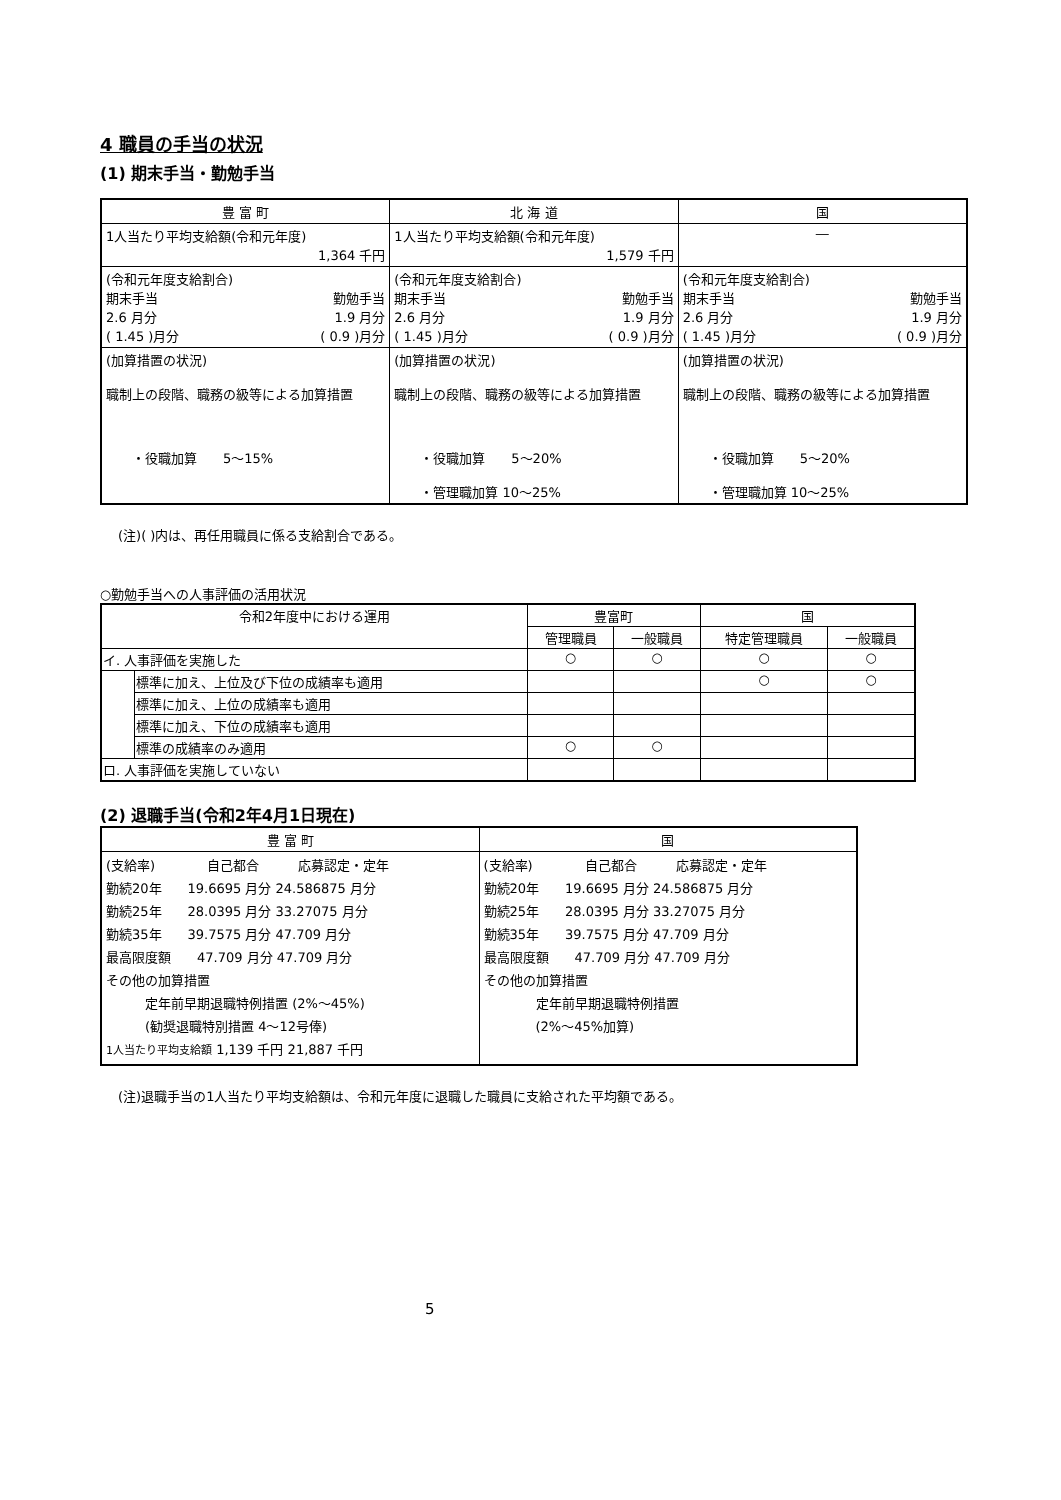4 職員の手当の状況
(1) 期末手当・勤勉手当
| 豊 富 町 | 北 海 道 | 国 |
| --- | --- | --- |
| 1人当たり平均支給額(令和元年度) 1,364 千円 | 1人当たり平均支給額(令和元年度) 1,579 千円 | ― |
| (令和元年度支給割合) 期末手当 勤勉手当 2.6 月分 1.9 月分 ( 1.45 )月分 ( 0.9 )月分 | (令和元年度支給割合) 期末手当 勤勉手当 2.6 月分 1.9 月分 ( 1.45 )月分 ( 0.9 )月分 | (令和元年度支給割合) 期末手当 勤勉手当 2.6 月分 1.9 月分 ( 1.45 )月分 ( 0.9 )月分 |
| (加算措置の状況) 職制上の段階、職務の級等による加算措置 ・役職加算 5～15% | (加算措置の状況) 職制上の段階、職務の級等による加算措置 ・役職加算 5～20% ・管理職加算 10～25% | (加算措置の状況) 職制上の段階、職務の級等による加算措置 ・役職加算 5～20% ・管理職加算 10～25% |
(注)( )内は、再任用職員に係る支給割合である。
○勤勉手当への人事評価の活用状況
| 令和2年度中における運用 | | 豊富町 | | 国 | |
| --- | --- | --- | --- | --- | --- |
| | | 管理職員 | 一般職員 | 特定管理職員 | 一般職員 |
| イ. 人事評価を実施した | | ○ | ○ | ○ | ○ |
| | 標準に加え、上位及び下位の成績率も適用 | | | ○ | ○ |
| | 標準に加え、上位の成績率も適用 | | | | |
| | 標準に加え、下位の成績率も適用 | | | | |
| | 標準の成績率のみ適用 | ○ | ○ | | |
| ロ. 人事評価を実施していない | | | | | |
(2) 退職手当(令和2年4月1日現在)
| 豊 富 町 | 国 |
| --- | --- |
| (支給率) 自己都合 応募認定・定年 勤続20年 19.6695 月分 24.586875 月分 勤続25年 28.0395 月分 33.27075 月分 勤続35年 39.7575 月分 47.709 月分 最高限度額 47.709 月分 47.709 月分 その他の加算措置 定年前早期退職特例措置 (2%～45%) (勧奨退職特別措置 4～12号俸) 1人当たり平均支給額 1,139 千円 21,887 千円 | (支給率) 自己都合 応募認定・定年 勤続20年 19.6695 月分 24.586875 月分 勤続25年 28.0395 月分 33.27075 月分 勤続35年 39.7575 月分 47.709 月分 最高限度額 47.709 月分 47.709 月分 その他の加算措置 定年前早期退職特例措置 (2%～45%加算) |
(注)退職手当の1人当たり平均支給額は、令和元年度に退職した職員に支給された平均額である。
5